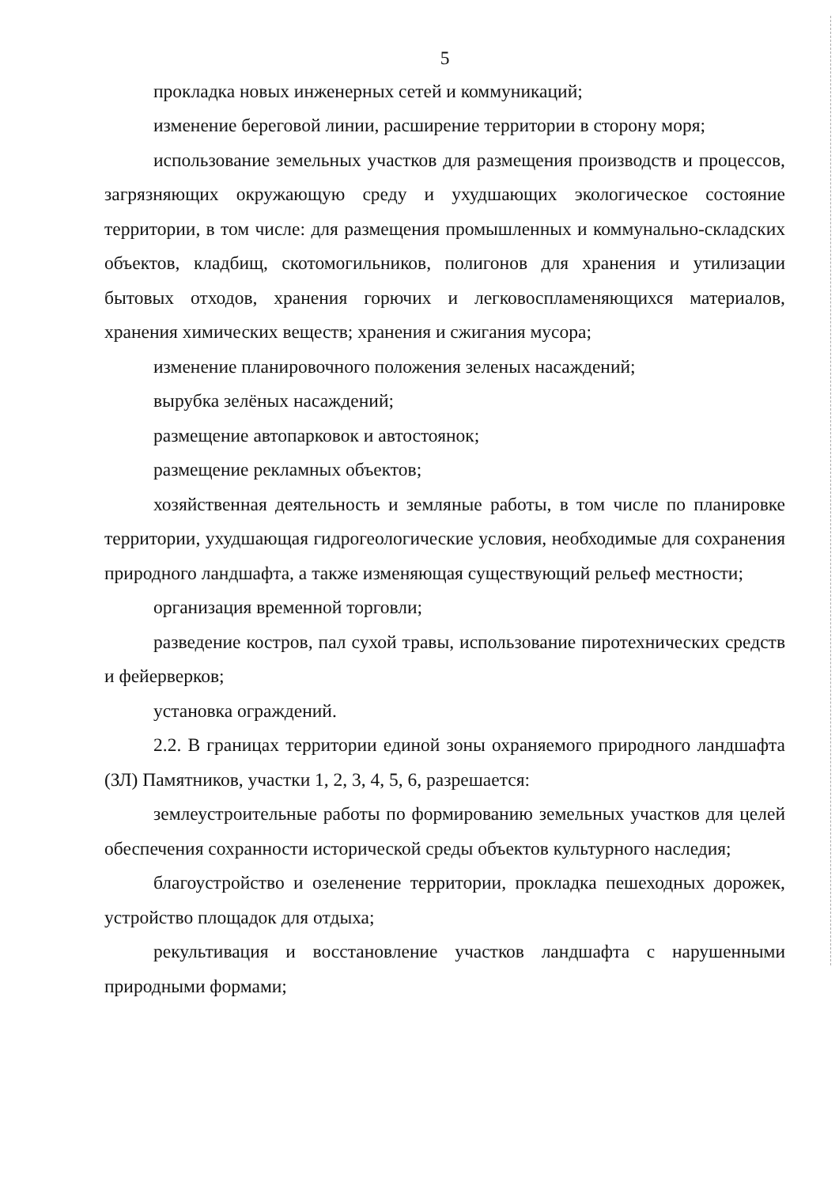5
прокладка новых инженерных сетей и коммуникаций;
изменение береговой линии, расширение территории в сторону моря;
использование земельных участков для размещения производств и процессов, загрязняющих окружающую среду и ухудшающих экологическое состояние территории, в том числе: для размещения промышленных и коммунально-складских объектов, кладбищ, скотомогильников, полигонов для хранения и утилизации бытовых отходов, хранения горючих и легковоспламеняющихся материалов, хранения химических веществ; хранения и сжигания мусора;
изменение планировочного положения зеленых насаждений;
вырубка зелёных насаждений;
размещение автопарковок и автостоянок;
размещение рекламных объектов;
хозяйственная деятельность и земляные работы, в том числе по планировке территории, ухудшающая гидрогеологические условия, необходимые для сохранения природного ландшафта, а также изменяющая существующий рельеф местности;
организация временной торговли;
разведение костров, пал сухой травы, использование пиротехнических средств и фейерверков;
установка ограждений.
2.2. В границах территории единой зоны охраняемого природного ландшафта (ЗЛ) Памятников, участки 1, 2, 3, 4, 5, 6, разрешается:
землеустроительные работы по формированию земельных участков для целей обеспечения сохранности исторической среды объектов культурного наследия;
благоустройство и озеленение территории, прокладка пешеходных дорожек, устройство площадок для отдыха;
рекультивация и восстановление участков ландшафта с нарушенными природными формами;